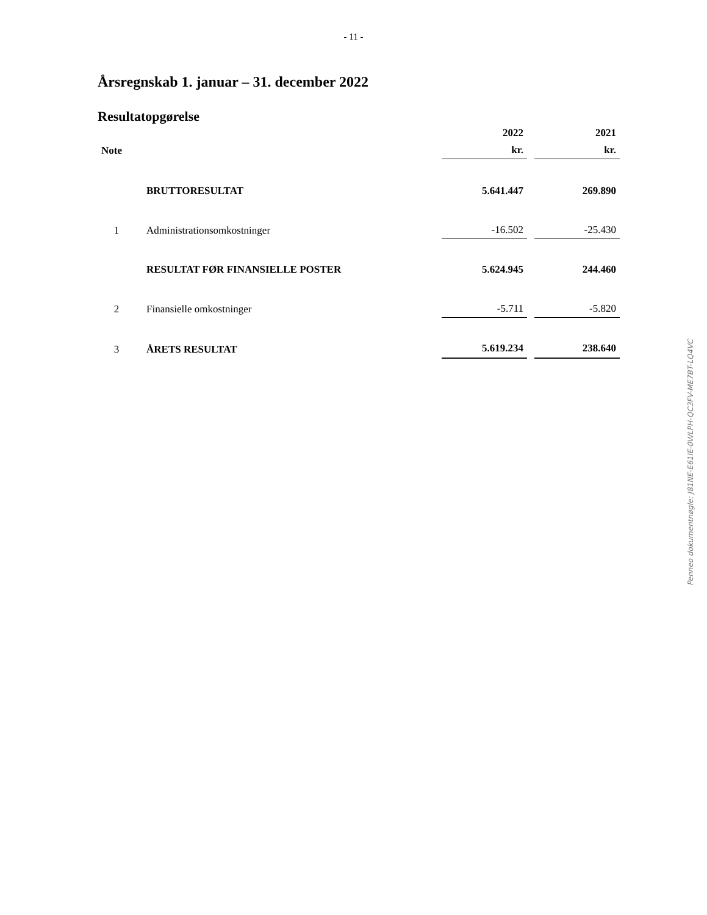- 11 -
Årsregnskab 1. januar – 31. december 2022
Resultatopgørelse
| | | 2022 | 2021 |
| --- | --- | --- | --- |
| Note | | kr. | kr. |
| | BRUTTORESULTAT | 5.641.447 | 269.890 |
| 1 | Administrationsomkostninger | -16.502 | -25.430 |
| | RESULTAT FØR FINANSIELLE POSTER | 5.624.945 | 244.460 |
| 2 | Finansielle omkostninger | -5.711 | -5.820 |
| 3 | ÅRETS RESULTAT | 5.619.234 | 238.640 |
Penneo dokumentnøgle: J81NE-E61IE-0WLPH-QC3FV-ME7BT-LQ4VC